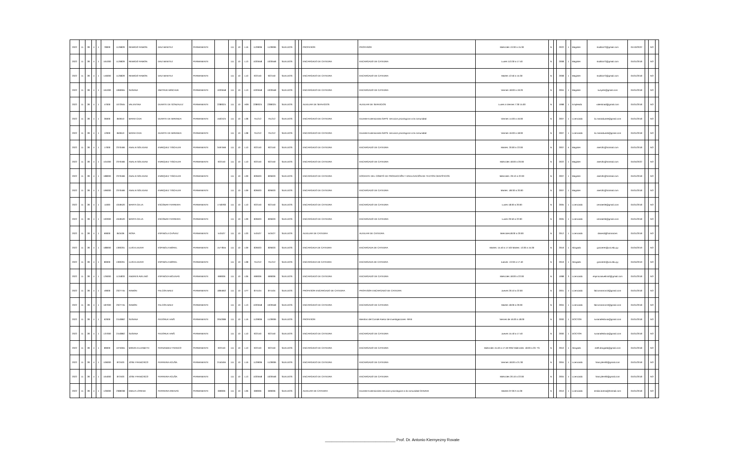| 2022 | 11 | 28 | 4 | 1 | 78000 | 1126829 | REMIGIO RAMON | DIAZ BENITEZ | PERMANENTE | | 111 | 10 | L16 | 1129936 | 1129936 | SUELDOS | | | PROFESOR | PROFESOR | Miércoles 13.30 a 15.30 | N | | 2022 | 1 | Magister | stultitia72@gmail.com | 01/10/2022 | | NO | |
| 2022 | 11 | 28 | 4 | 1 | 161000 | 1126829 | REMIGIO RAMON | DIAZ BENITEZ | PERMANENTE | | 111 | 10 | L13 | 1020558 | 1020558 | SUELDOS | | | ENCARGADO DE CATEDRA | ENCARGADO DE CATEDRA | Lunes 113:30 a 17:40 | N | | 2008 | 1 | Magister | stultitia72@gmail.com | 01/01/2018 | | NO | |
| 2022 | 11 | 28 | 4 | 1 | 146000 | 1126829 | REMIGIO RAMON | DIAZ BENITEZ | PERMANENTE | | 111 | 10 | L10 | 922150 | 922150 | SUELDOS | | | ENCARGADO DE CATEDRA | ENCARGADO DE CATEDRA | Martes 12:50 a 15:30 | N | | 2008 | 1 | Magister | stultitia72@gmail.com | 01/01/2018 | | NO | |
| 2022 | 11 | 28 | 4 | 1 | 161000 | 1060955 | SUSANA | DMITRUK MISCHUK | PERMANENTE | 1020558 | 111 | 10 | L13 | 1020558 | 1020558 | SUELDOS | | | ENCARGADO DE CATEDRA | ENCARGADO DE CATEDRA | Viernes 18:00 a 19:20 | N | | 2004 | 1 | Magister | susydm@gmail.com | 01/01/2018 | | NO | |
| 2022 | 11 | 28 | 4 | 1 | 47000 | 1072945 | VALENTINA | DUARTE DE GONZALEZ | PERMANENTE | 2289324 | 111 | 10 | H09 | 2289324 | 2289324 | SUELDOS | | | AUXILIAR DE SERVICIOS | AUXILIAR DE SERVICIOS | Lunes a Viernes 7:30 15:00 | N | | 1998 | 1 | Empleado | valentinad@gmail.com | 01/01/2018 | | NO | |
| 2022 | 11 | 28 | 4 | 1 | 36000 | 840610 | MARIA CIDA | DUARTE DE MIRANDA | PERMANENTE | 1502424 | 111 | 10 | L08 | 751212 | 751212 | SUELDOS | | | ENCARGADO DE CATEDRA | Docente Extensionista SAPS- servicios psicologicos a la comunidad | Viernes 14:00 a 16:00 | N | | 2007 | 1 | Licenciado | lic.mariaduarte@gmail.com | 01/01/2018 | | NO | |
| 2022 | 11 | 28 | 4 | 1 | 12000 | 840610 | MARIA CIDA | DUARTE DE MIRANDA | PERMANENTE | | 111 | 10 | L08 | 751212 | 751212 | SUELDOS | | | ENCARGADO DE CATEDRA | Docente Extensionista SAPS- servicios psicologicos a la comunidad | Viernes 16:00 a 18:00 | N | | 2007 | 1 | Licenciado | lic.mariaduarte@gmail.com | 01/01/2018 | | NO | |
| 2022 | 11 | 28 | 4 | 1 | 17000 | 2370466 | ANALIA SOLEDAD | ENRIQUEZ TISCHLER | PERMANENTE | 3497566 | 111 | 10 | L10 | 922150 | 922150 | SUELDOS | | | ENCARGADO DE CATEDRA | ENCARGADO DE CATEDRA | Martes: 20:00 a 22:00 | N | | 2007 | 5 | Magister | aset.81@hotmail.com | 01/01/2018 | | NO | |
| 2022 | 11 | 28 | 4 | 1 | 101000 | 2370466 | ANALIA SOLEDAD | ENRIQUEZ TISCHLER | PERMANENTE | 922150 | 111 | 10 | L10 | 922150 | 922150 | SUELDOS | | | ENCARGADO DE CATEDRA | ENCARGADO DE CATEDRA | Miércoles 18:00 a 20:00 | N | | 2022 | 1 | Magister | aset.81@hotmail.com | 01/04/2022 | | NO | |
| 2022 | 11 | 28 | 4 | 1 | 188000 | 2370466 | ANALIA SOLEDAD | ENRIQUEZ TISCHLER | PERMANENTE | | 111 | 10 | L09 | 826633 | 826633 | SUELDOS | | | ENCARGADO DE CATEDRA | DOCENTE DEL COMITÉ DE PRODUCCIÓN Y DIVULGACIÓN DE TEXTOS CIENTÍFICOS | Miércoles: 20:10 a 22:00 | N | | 2007 | 1 | Magister | aset.81@hotmail.com | 01/01/2018 | | NO | |
| 2022 | 11 | 28 | 4 | 1 | 196000 | 2370466 | ANALIA SOLEDAD | ENRIQUEZ TISCHLER | PERMANENTE | | 111 | 10 | L09 | 826633 | 826633 | SUELDOS | | | ENCARGADO DE CATEDRA | ENCARGADO DE CATEDRA | Martes: 18/:00 a 20:00 | N | | 2007 | 1 | Magister | aset.81@hotmail.com | 01/01/2018 | | NO | |
| 2022 | 11 | 28 | 4 | 1 | 11000 | 4349520 | MARTA CELIA | ESCOBAR FERREIRA | PERMANENTE | 1748783 | 111 | 10 | L10 | 922150 | 922150 | SUELDOS | | | ENCARGADO DE CATEDRA | ENCARGADO DE CATEDRA | Lunes 18:00 a 20:00 | N | | 2005 | 1 | Licenciado | cemaesfe@gmail.com | 01/01/2018 | | NO | |
| 2022 | 11 | 28 | 4 | 1 | 192000 | 4349520 | MARTA CELIA | ESCOBAR FERREIRA | PERMANENTE | | 111 | 10 | L09 | 826633 | 826633 | SUELDOS | | | ENCARGADO DE CATEDRA | ENCARGADO DE CATEDRA | Lunes 20:50 a 22:00 | N | | 2005 | 1 | Licenciado | cemaesfe@gmail.com | 01/01/2018 | | NO | |
| 2022 | 11 | 28 | 4 | 1 | 69000 | 843436 | ROSA | ESPINOLA CHÁVEZ | PERMANENTE | 543427 | 111 | 10 | L03 | 543427 | 543427 | SUELDOS | | | AUXILIAR DE CATEDRA | AUXILIAR DE CATEDRA | Miércoles18:00 a 20:00 | N | | 2012 | 1 | Licenciado | daserdi@hotmail.es | 01/01/2018 | | NO | |
| 2022 | 11 | 28 | 4 | 1 | 188000 | 1393201 | LUIS ELIEZER | ESPINOLA MOREL | PERMANENTE | 1577845 | 111 | 10 | L09 | 826633 | 826633 | SUELDOS | | | ENCARGADA DE CATEDRA | ENCARGADA DE CATEDRA | Martes: 15:40 a 17:40/ Martes: 13:30 a 15:30 | N | | 2019 | 1 | Abogado | gcaceres@uni.edu.py | 01/04/2019 | | NO | |
| 2022 | 11 | 28 | 4 | 1 | 80000 | 1393201 | LUIS ELIEZER | ESPINOLA MOREL | PERMANENTE | | 111 | 10 | L08 | 751212 | 751212 | SUELDOS | | | ENCARGADA DE CATEDRA | ENCARGADA DE CATEDRA | Jueves: 13:30 a 17:40 | N | | 2019 | 1 | Abogado | gcaceres@uni.edu.py | 01/04/2019 | | NO | |
| 2022 | 11 | 28 | 4 | 1 | 126000 | 1134833 | ANDRES AVELINO | ESPINOZA MOLINAS | PERMANENTE | 699006 | 111 | 10 | L06 | 699006 | 699006 | SUELDOS | | | ENCARGADO DE CATEDRA | ENCARGADO DE CATEDRA | Miércoles 18:00 a 22:00 | N | | 1998 | 3 | Licenciado | espinozaavelino0@gmail.com | 01/01/2018 | | NO | |
| 2022 | 11 | 28 | 4 | 1 | 49000 | 2327745 | RAMON | FALCON BAEZ | PERMANENTE | 1894662 | 111 | 10 | U7T | 874104 | 874104 | SUELDOS | | | PROFESOR ENCARGADO DE CATEDRA | PROFESOR ENCARGADO DE CATEDRA | Jueves 20:10 a 22:00 | N | | 2001 | 4 | Licenciado | falconramon10@gmail.com | 01/01/2018 | | NO | |
| 2022 | 11 | 28 | 4 | 1 | 187000 | 2327745 | RAMON | FALCON BAEZ | PERMANENTE | | 111 | 10 | L13 | 1020558 | 1020558 | SUELDOS | | | ENCARGADO DE CATEDRA | ENCARGADO DE CATEDRA | Martes 18:00 a 20:00 | N | | 2004 | 1 | Licenciado | falconramon10@gmail.com | 01/01/2018 | | NO | |
| 2022 | 11 | 28 | 4 | 1 | 62000 | 2153862 | SUSANA | FEDORUK HAIÑ | PERMANENTE | 2052086 | 111 | 10 | L16 | 1129936 | 1129936 | SUELDOS | | | PROFESOR | Miembro del Comité Asesor de Investigaciones- RRIII | Viernes de 16:00 a 18:00 | N | | 2000 | 1 | DOCTOR | susanafedoruk@gmail.com | 01/01/2018 | | NO | |
| 2022 | 11 | 28 | 4 | 1 | 137000 | 2153862 | SUSANA | FEDORUK HAIÑ | PERMANENTE | | 111 | 10 | L10 | 922150 | 922150 | SUELDOS | | | ENCARGADO DE CATEDRA | ENCARGADO DE CATEDRA | Jueves 15:40 a 17:40 | N | | 2000 | 1 | DOCTOR | susanafedoruk@gmail.com | 01/01/2018 | | NO | |
| 2022 | 11 | 28 | 4 | 1 | 89000 | 1075955 | MIRIAN ELIZABETH | FERNANDEZ FRANCO | PERMANENTE | 922150 | 111 | 10 | L10 | 922150 | 922150 | SUELDOS | | | ENCARGADO DE CATEDRA | ENCARGADO DE CATEDRA | Miércoles 15:40 a 17:40 RRII/ Miércoles: 18:00 a 20: TS | N | | 2010 | 1 | Abogado | meff.abogada@gmail.com | 01/01/2018 | | NO | |
| 2022 | 11 | 28 | 4 | 1 | 106000 | 872403 | JOSE FRANCISCO | FERREIRA ACUÑA | PERMANENTE | 2150494 | 111 | 10 | L16 | 1129936 | 1129936 | SUELDOS | | | ENCARGADO DE CATEDRA | ENCARGADO DE CATEDRA | Viernes 18.00 a 21:30 | N | | 2004 | 1 | Licenciado | francyferr60@gmail.com | 01/01/2018 | | NO | |
| 2022 | 11 | 28 | 4 | 1 | 164000 | 872403 | JOSE FRANCISCO | FERREIRA ACUÑA | PERMANENTE | | 111 | 10 | L13 | 1020558 | 1020558 | SUELDOS | | | ENCARGADO DE CATEDRA | ENCARGADO DE CATEDRA | Miércoles 20:10 a 22:00 | N | | 2004 | 4 | Licenciado | francyferr60@gmail.com | 01/01/2018 | | NO | |
| 2022 | 11 | 28 | 4 | 1 | 126000 | 2389038 | EMILIA LORENA | FERREIRA ARENAS | PERMANENTE | 699006 | 111 | 10 | L06 | 699006 | 699006 | SUELDOS | | | AUXILIAR DE CATEDRA | Docente Extensionista servicios psicologicos a la comunidad CENADE | Martes 07:00 A 11:00 | N | | 2010 | 1 | Licenciado | emilia.lorena@hotmail.com | 01/01/2018 | | NO | |
________________________________ Prof. Dr. Antonio Kiernyezny Rovate